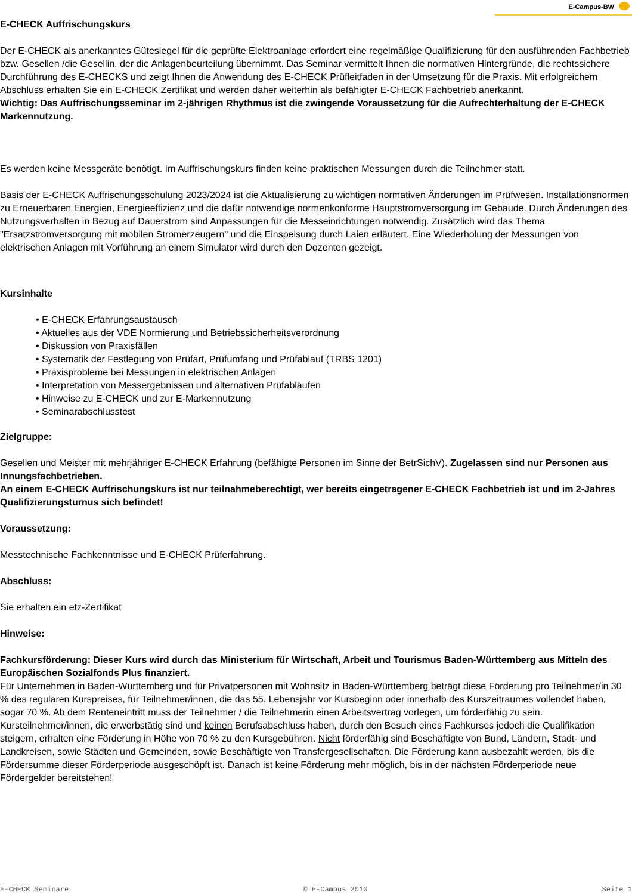E-Campus-BW
E-CHECK Auffrischungskurs
Der E-CHECK als anerkanntes Gütesiegel für die geprüfte Elektroanlage erfordert eine regelmäßige Qualifizierung für den ausführenden Fachbetrieb bzw. Gesellen /die Gesellin, der die Anlagenbeurteilung übernimmt. Das Seminar vermittelt Ihnen die normativen Hintergründe, die rechtssichere Durchführung des E-CHECKS und zeigt Ihnen die Anwendung des E-CHECK Prüfleitfaden in der Umsetzung für die Praxis. Mit erfolgreichem Abschluss erhalten Sie ein E-CHECK Zertifikat und werden daher weiterhin als befähigter E-CHECK Fachbetrieb anerkannt.
Wichtig: Das Auffrischungsseminar im 2-jährigen Rhythmus ist die zwingende Voraussetzung für die Aufrechterhaltung der E-CHECK Markennutzung.
Es werden keine Messgeräte benötigt. Im Auffrischungskurs finden keine praktischen Messungen durch die Teilnehmer statt.
Basis der E-CHECK Auffrischungsschulung 2023/2024 ist die Aktualisierung zu wichtigen normativen Änderungen im Prüfwesen. Installationsnormen zu Erneuerbaren Energien, Energieeffizienz und die dafür notwendige normenkonforme Hauptstromversorgung im Gebäude. Durch Änderungen des Nutzungsverhalten in Bezug auf Dauerstrom sind Anpassungen für die Messeinrichtungen notwendig. Zusätzlich wird das Thema "Ersatzstromversorgung mit mobilen Stromerzeugern" und die Einspeisung durch Laien erläutert. Eine Wiederholung der Messungen von elektrischen Anlagen mit Vorführung an einem Simulator wird durch den Dozenten gezeigt.
Kursinhalte
• E-CHECK Erfahrungsaustausch
• Aktuelles aus der VDE Normierung und Betriebssicherheitsverordnung
• Diskussion von Praxisfällen
• Systematik der Festlegung von Prüfart, Prüfumfang und Prüfablauf (TRBS 1201)
• Praxisprobleme bei Messungen in elektrischen Anlagen
• Interpretation von Messergebnissen und alternativen Prüfabläufen
• Hinweise zu E-CHECK und zur E-Markennutzung
• Seminarabschlusstest
Zielgruppe:
Gesellen und Meister mit mehrjähriger E-CHECK Erfahrung (befähigte Personen im Sinne der BetrSichV). Zugelassen sind nur Personen aus Innungsfachbetrieben.
An einem E-CHECK Auffrischungskurs ist nur teilnahmeberechtigt, wer bereits eingetragener E-CHECK Fachbetrieb ist und im 2-Jahres Qualifizierungsturnus sich befindet!
Voraussetzung:
Messtechnische Fachkenntnisse und E-CHECK Prüferfahrung.
Abschluss:
Sie erhalten ein etz-Zertifikat
Hinweise:
Fachkursförderung: Dieser Kurs wird durch das Ministerium für Wirtschaft, Arbeit und Tourismus Baden-Württemberg aus Mitteln des Europäischen Sozialfonds Plus finanziert.
Für Unternehmen in Baden-Württemberg und für Privatpersonen mit Wohnsitz in Baden-Württemberg beträgt diese Förderung pro Teilnehmer/in 30 % des regulären Kurspreises, für Teilnehmer/innen, die das 55. Lebensjahr vor Kursbeginn oder innerhalb des Kurszeitraumes vollendet haben, sogar 70 %. Ab dem Renteneintritt muss der Teilnehmer / die Teilnehmerin einen Arbeitsvertrag vorlegen, um förderfähig zu sein. Kursteilnehmer/innen, die erwerbstätig sind und keinen Berufsabschluss haben, durch den Besuch eines Fachkurses jedoch die Qualifikation steigern, erhalten eine Förderung in Höhe von 70 % zu den Kursgebühren. Nicht förderfähig sind Beschäftigte von Bund, Ländern, Stadt- und Landkreisen, sowie Städten und Gemeinden, sowie Beschäftigte von Transfergesellschaften. Die Förderung kann ausbezahlt werden, bis die Fördersumme dieser Förderperiode ausgeschöpft ist. Danach ist keine Förderung mehr möglich, bis in der nächsten Förderperiode neue Fördergelder bereitstehen!
E-CHECK Seminare © E-Campus 2010 Seite 1